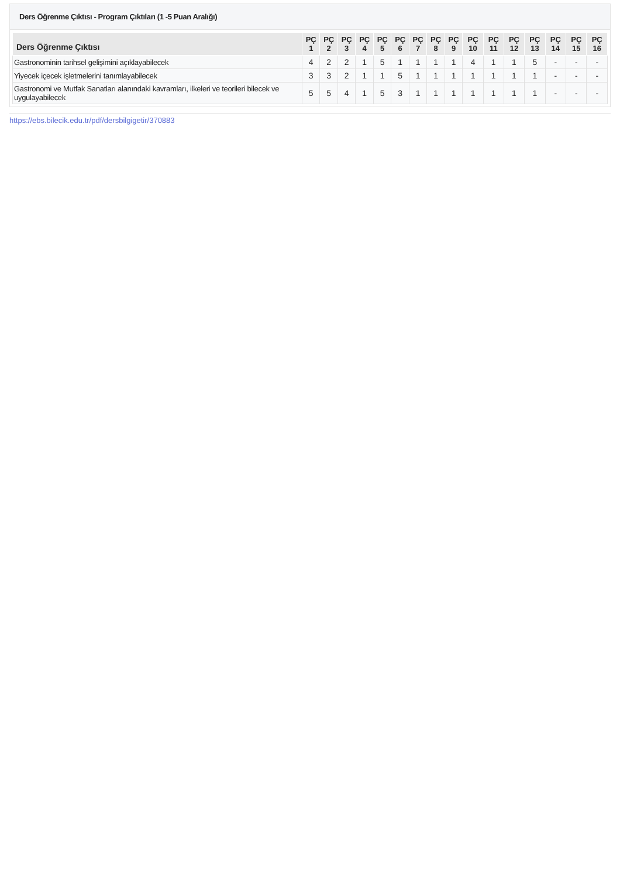Ders Öğrenme Çıktısı - Program Çıktıları (1 -5 Puan Aralığı)
| Ders Öğrenme Çıktısı | PÇ 1 | PÇ 2 | PÇ 3 | PÇ 4 | PÇ 5 | PÇ 6 | PÇ 7 | PÇ 8 | PÇ 9 | PÇ 10 | PÇ 11 | PÇ 12 | PÇ 13 | PÇ 14 | PÇ 15 | PÇ 16 |
| --- | --- | --- | --- | --- | --- | --- | --- | --- | --- | --- | --- | --- | --- | --- | --- | --- |
| Gastronominin tarihsel gelişimini açıklayabilecek | 4 | 2 | 2 | 1 | 5 | 1 | 1 | 1 | 1 | 4 | 1 | 1 | 5 | - | - | - |
| Yiyecek içecek işletmelerini tanımlayabilecek | 3 | 3 | 2 | 1 | 1 | 5 | 1 | 1 | 1 | 1 | 1 | 1 | 1 | - | - | - |
| Gastronomi ve Mutfak Sanatları alanındaki kavramları, ilkeleri ve teorileri bilecek ve uygulayabilecek | 5 | 5 | 4 | 1 | 5 | 3 | 1 | 1 | 1 | 1 | 1 | 1 | 1 | - | - | - |
https://ebs.bilecik.edu.tr/pdf/dersbilgigetir/370883